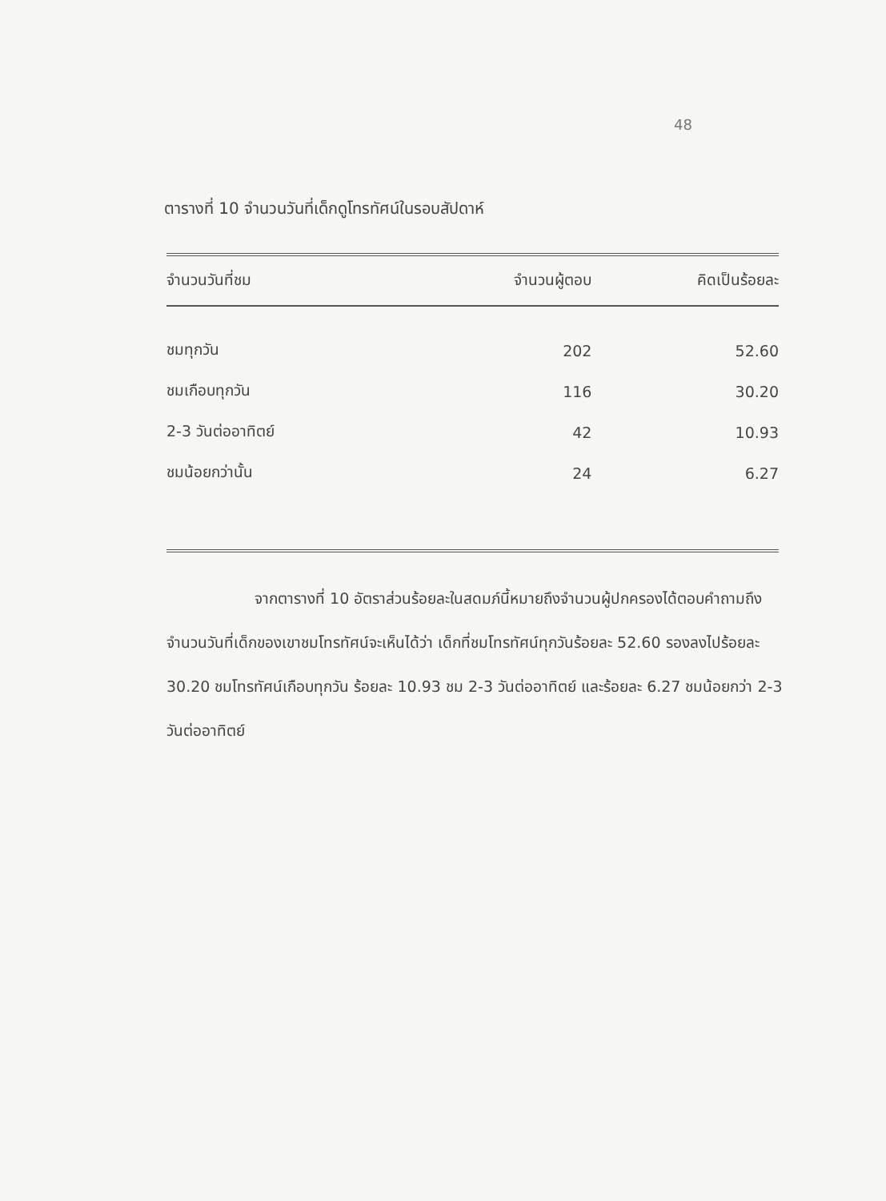48
ตารางที่ 10 จำนวนวันที่เด็กดูโทรทัศน์ในรอบสัปดาห์
| จำนวนวันที่ชม | จำนวนผู้ตอบ | คิดเป็นร้อยละ |
| --- | --- | --- |
| ชมทุกวัน | 202 | 52.60 |
| ชมเกือบทุกวัน | 116 | 30.20 |
| 2-3 วันต่ออาทิตย์ | 42 | 10.93 |
| ชมน้อยกว่านั้น | 24 | 6.27 |
จากตารางที่ 10 อัตราส่วนร้อยละในสดมภ์นี้หมายถึงจำนวนผู้ปกครองได้ตอบคำถามถึงจำนวนวันที่เด็กของเขาชมโทรทัศน์จะเห็นได้ว่า เด็กที่ชมโทรทัศน์ทุกวันร้อยละ 52.60 รองลงไปร้อยละ 30.20 ชมโทรทัศน์เกือบทุกวัน ร้อยละ 10.93 ชม 2-3 วันต่ออาทิตย์ และร้อยละ 6.27 ชมน้อยกว่า 2-3 วันต่ออาทิตย์